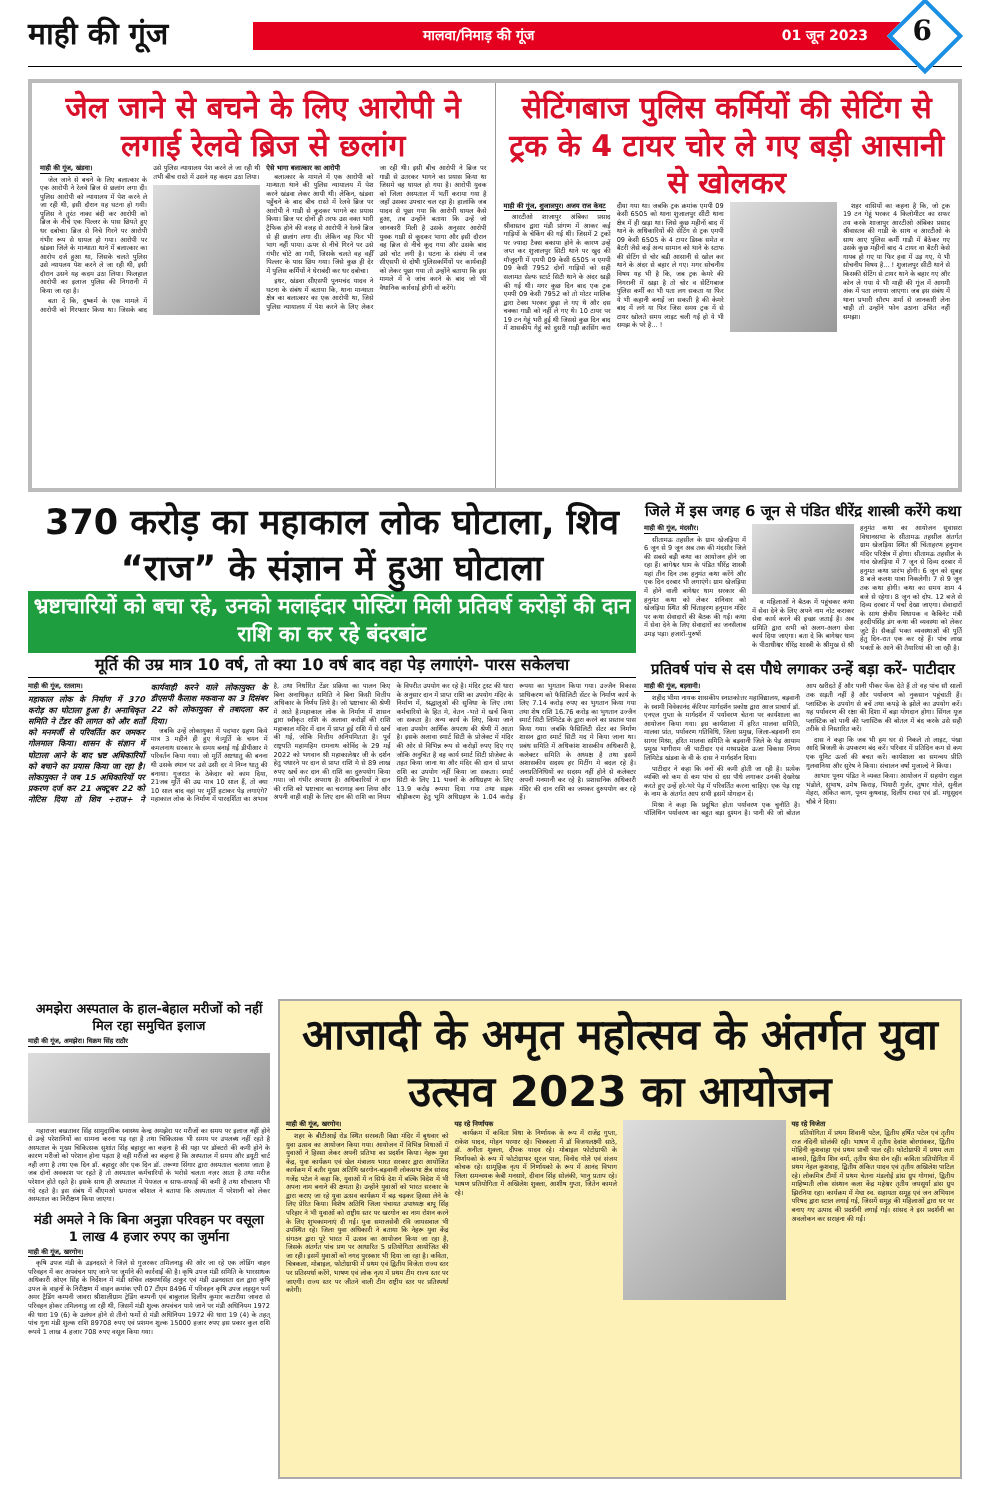माही की गूंज
मालवा/निमाड़ की गूंज 01 जून 2023
6
जेल जाने से बचने के लिए आरोपी ने लगाई रेलवे ब्रिज से छलांग
माही की गूंज, खंडवा।
जेल जाने से बचने के लिए बलात्कार के एक आरोपी ने रेलवे ब्रिज से छलांग लगा दी। पुलिस आरोपी को न्यायालय में पेश करने ले जा रही थी, इसी दौरान यह घटना हो गयी। पुलिस ने तुरंत नाका बंदी कर आरोपी को ब्रिज के नीचे एक पिल्लर के पास छिपते हुए धर दबोचा। ब्रिज से निचे गिरने पर आरोपी गंभीर रूप से घायल हो गया। आरोपी पर खंडवा जिले के मान्धाता थाने में बलात्कार का आरोप दर्ज हुआ था, जिसके चलते पुलिस उसे न्यायलय पेश करने ले जा रही थी, इसी दौरान उसने यह कदम उठा लिया। फिलहाल आरोपी का इलाज पुलिस की निगरानी में किया जा रहा है।
बता दें कि, दुष्कर्म के एक मामले में आरोपी को गिरफ्तार किया था। जिसके बाद उसे पुलिस न्यायालय पेश करने ले जा रही थी तभी बीच रास्ते में उसने यह कदम उठा लिया।
ऐसे भागा बलात्कार का आरोपी
बलात्कार के मामले में एक आरोपी को मान्धाता थाने की पुलिस न्यायालय में पेश करने खंडवा लेकर आयी थी। लेकिन, खंडवा पहुँचने के बाद बीच रास्ते में रेलवे ब्रिज पर आरोपी ने गाडी से कूदकर भागने का प्रयास किया। ब्रिज पर दोनों ही तरफ उस वक्त भारी ट्रैफिक होने की वजह से आरोपी ने रेलवे ब्रिज से ही छलांग लगा दी। लेकिन वह फिर भी भाग नहीं पाया। ऊपर से नीचे गिरने पर उसे गंभीर चोटे आ गयी, जिसके चलते वह वहीँ पिल्लर के पास छिप गया। जिसे कुछ ही देर में पुलिस कर्मियों ने घेराबंदी कर धर दबोचा।
इधर, खंडवा सीएसपी पूनमचंद यादव ने घटना के संबंध में बताया कि, थाना मान्धाता क्षेत्र का बलात्कार का एक आरोपी था, जिसे पुलिस न्यायालय में पेश करने के लिए लेकर जा रही थी। इसी बीच आरोपी ने ब्रिज पर गाडी से उतरकर भागने का प्रयास किया था जिसमे वह घायल हो गया है। आरोपी युवक को जिला अस्पताल में भर्ती कराया गया है जहाँ उसका उपचार चल रहा है। हालांकि जब यादव से पूछा गया कि आरोपी घायल कैसे हुआ, तब उन्होंने बताया कि उन्हें जो जानकारी मिली है उसके अनुसार आरोपी युवक गाडी से कूदकर भागा और इसी दौरान वह ब्रिज से नीचे कूद गया और उसके बाद उसे चोट लगी है। घटना के संबंध में जब सीएसपी से दोषी पुलिसकर्मियों पर कार्यवाही को लेकर पूछा गया तो उन्होंने बताया कि इस मामले में वे जांच करने के बाद जो भी वैधानिक कार्रवाई होगी वो करेंगे।
सेटिंगबाज पुलिस कर्मियों की सेटिंग से ट्रक के 4 टायर चोर ले गए बड़ी आसानी से खोलकर
माही की गूंज, शुजालपुर। अजय राज केवट
आरटीओ शाजापुर अंबिका प्रसाद श्रीवास्तव द्वारा मंडी प्रांगण में आकर कई गाड़ियों के चेकिंग की गई थी। जिसमें 2 ट्रकों पर ज्यादा टैक्स बकाया होने के कारण उन्हें जप्त कर शुजालपुर सिटी थाने पर खुद की मौजूदगी में एमपी 09 केसी 6505 व एमपी 09 केसी 7952 दोनों गाड़ियों को सही सलामत सेल्फ स्टार्ट सिटी थाने के अंदर खड़ी की गई थी। मगर कुछ दिन बाद एक ट्रक एमपी 09 केसी 7952 को तो मोटर मालिक द्वारा टेक्स भरकर छुड़ा ले गए थे और दस चक्का गाडी को नहीं ले गए थे। 10 टायर पर 19 टन गेहूं भरी हुई थी जिससे कुछ दिन बाद में शासकीय गेहूं को दुसरी गाड़ी क्रासिंग करा दीया गया था। जबकि ट्रक क्रमांक एमपी 09 केसी 6505 को थाना शुजालपुर सीटी थाना क्षेत्र में ही खड़ा था। जिसे कुछ महीनों बाद में थाने के अधिकारियों की सेटिंग से ट्रक एमपी 09 केसी 6505 के 4 टायर डिस्क समेत व बैटरी जैसे कई अन्य सामान को थाने के स्टाफ की सेटिंग से चोर बडी आसानी से खोल कर थाने के अंदर से बहार ले गए। मगर सोचनीय विषय यह भी है कि, जब ट्रक केमरे की निगरानी में खड़ा है तो चोर व सेटिंगबाज पुलिस कर्मी का भी पता लग सकता या फिर ये भी कहानी बनाई जा सकती है की केमरे बाद में लगे या फिर जिस समय ट्रक में से टायर खोलते समय लाइट चली गई हो ये भी समझ के परे है... !
शहर वासियों का कहना है कि, जो ट्रक 19 टन गेहूं भरकर 4 किलोमीटर का सफर तय करके शाजापुर आरटीओ अंबिका प्रसाद श्रीवास्तव की गाडी के साथ व आरटीओ के साथ आए पुलिस कर्मी गाडी में बैठेकर गए उसके कुछ महीनों बाद 4 टायर वा बैटरी केसे गायब हो गए या फिर हवा में उड़ गए, ये भी सोचनीय विषय है... ! शुजालपुर सीटी थाने से किसकी सेटिंग से टायर थाने के बहार गए और कोन ले गया ये भी माही की गूंज में आगमी अंक में पता लगाया जाएगा। जब इस संबंध में थाना प्रभारी सौरभ शर्मा से जानकारी लेना चाही तो उन्होंने फोन उठाना उचित नहीं समझा।
370 करोड़ का महाकाल लोक घोटाला, शिव “राज” के संज्ञान में हुआ घोटाला
भ्रष्टाचारियों को बचा रहे, उनको मलाईदार पोस्टिंग मिली प्रतिवर्ष करोड़ों की दान राशि का कर रहे बंदरबांट
मूर्ति की उम्र मात्र 10 वर्ष, तो क्या 10 वर्ष बाद वहा पेड़ लगाएंगे- पारस सकेलचा
माही की गूंज, रतलाम।
महाकाल लोक के निर्माण में 370 करोड़ का घोटाला हुआ है। अनाधिकृत समिति ने टेंडर की लागत को और शर्तों को मनमर्जी से परिवर्तित कर जमकर गोलमाल किया। शासन के संज्ञान में घोटाला आने के बाद भ्रष्ट अधिकारियों को बचाने का प्रयास किया जा रहा है। लोकायुक्त ने जब 15 अधिकारियों पर प्रकरण दर्ज कर 21 अक्टूबर 22 को नोटिस दिया तो शिव ÷राज÷ ने कार्यवाही करने वाले लोकायुक्त के डीएसपी कैलाश मकवाना का 3 दिसंबर 22 को लोकायुक्त से तबादला कर दिया।
जबकि उन्हें लोकायुक्त में पदभार ग्रहण किये मात्र 3 महीने ही हुए थे।मूर्ति के चयन में कमलनाथ सरकार के समय बनाई गई डीपीआर मे परिवर्तन किया गया। जो मूर्ति अष्टधातु की बनना थी उसके स्थान पर उसे उसी दर मे निम्न धातु की बनाया। गुजरात के ठेकेदार को काम दिया, 21जब मूर्ति की उम्र मात्र 10 साल हैं, तो क्या 10 साल बाद वहां पर मूर्ति हटाकर पेड़ लगाएंगे? महाकाल लोक के निर्माण में पारदर्शिता का अभाव है, तथा निर्धारित टेंडर प्रक्रिया का पालन किए बिना अनाधिकृत समिति ने बिना किसी वित्तीय अधिकार के निर्णय लिये है। जो भ्रष्टाचार की श्रेणी मे आते है।महाकाल लोक के निर्माण में शासन द्वारा स्वीकृत राशि के अलावा करोड़ों की राशि महाकाल मंदिर में दान में प्राप्त हुई राशि में से खर्च की गई, जोकि वित्तीय अनियमितता है। पूर्व राष्ट्रपति महामहिम रामनाथ कोविंद के 29 मई 2022 को भगवान श्री महाकालेश्वर जी के दर्शन हेतु पधारने पर दान से प्राप्त राशि मे से 89 लाख रुपए खर्च कर दान की राशि का दुरुपयोग किया गया। जो गंभीर अपराध है। अधिकारियों ने दान की राशि को भ्रष्टाचार का चरागाह बना लिया और अपनी वाही वाही के लिए दान की राशि का नियम के विपरीत उपयोग कर रहे है। मंदिर ट्रस्ट की धारा के अनुसार दान में प्राप्त राशि का उपयोग मंदिर के निर्माण में, श्रद्धालुओं की सुविधा के लिए तथा कर्मचारियो के हित मे, वेतन -भत्ते मे खर्च किया जा सकता है। अन्य कार्य के लिए, किया जाने वाला उपयोग आर्थिक अपराध की श्रेणी में आता है। इसके अलावा स्मार्ट सिटी के प्रोजेक्ट में मंदिर की ओर से विभिन्न रूप से करोड़ों रुपए दिए गए जोकि अनुचित है वह कार्य स्मार्ट सिटी प्रोजेक्ट के तहत किया जाना था और मंदिर की दान से प्राप्त राशि का उपयोग नहीं किया जा सकता। स्मार्ट सिटी के लिए 11 भवनों के अधिग्रहण के लिए 13.9 करोड़ रूपया दिया गया तथा सड़क चौड़ीकरण हेतु भूमि अधिग्रहण के 1.04 करोड़ रूपया का भुगतान किया गया। उज्जैन विकास प्राधिकरण को फैसिलिटी सेंटर के निर्माण कार्य के लिए 7.14 करोड़ रुपए का भुगतान किया गया तथा शेष राशि 16.76 करोड़ का भुगतान उज्जैन स्मार्ट सिटी लिमिटेड के द्वारा करने का प्रस्ताव पास किया गया। जबकि फैसिलिटी सेंटर का निर्माण शासन द्वारा स्मार्ट सिटी मद मे किया जाना था। प्रबंध समिति में अधिकांश शासकीय अधिकारी है, कलेक्टर समिति के अध्यक्ष है तथा इसमें अशासकीय सदस्य हर मिटींग मे बदल रहे है। जनप्रतिनिधियों का सदस्य नहीं होने से कलेक्टर अपनी मनमानी कर रहे है। प्रशासनिक अधिकारी मंदिर की दान राशि का जमकर दुरुपयोग कर रहे हैं।
जिले में इस जगह 6 जून से पंडित धीरेंद्र शास्त्री करेंगे कथा
माही की गूंज, मंदसौर।
सीतामऊ तहसील के ग्राम खेजड़िया में 6 जून से 9 जून अब तक की मंदसौर जिले की सबसे बड़ी कथा का आयोजन होने जा रहा हैं। बागेश्वर धाम के पंडित धीरेंद्र शास्त्री यहां तीन दिन तक हनुमंत कथा करेंगे और एक दिन दरबार भी लगाएंगे। ग्राम खेजड़िया में होने वाली बागेश्वर धाम सरकार की हनुमंत कथा को लेकर शनिवार को खेजड़िया स्थित श्री चिंताहरण हनुमान मंदिर पर कथा सेवादारों की बैठक की गई। कथा में सेवा देने के लिए सेवादारों का जनसैलाब उमड़ पड़ा। हजारों-पुरुषों
व महिलाओं ने बैठक में पहुंचकर कथा में सेवा देने के लिए अपने नाम नोट कराकर सेवा कार्य करने की इच्छा जताई है। अब समिति द्वारा सभी को अलग-अलग सेवा कार्य दिया जाएगा। बता दे कि बागेश्वर धाम के पीठाधीश्वर धीरेंद्र शास्त्री के श्रीमुख से श्री हनुमंत कथा का आयोजन सुवासरा विधानसभा के सीतामऊ तहसील अंतर्गत ग्राम खेजड़िया स्थित श्री चिंताहरण हनुमान मंदिर परिक्षेत्र में होगा। सीतामऊ तहसील के गांव खेजड़िया में 7 जून से दिव्य दरबार में हनुमत कथा प्रारंभ होगी। 6 जून को सुबह 8 बजे कलश यात्रा निकलेगी। 7 से 9 जून तक कथा होगी। कथा का समय शाम 4 बजे से रहेगा। 8 जून को दोप. 12 बजे से दिव्य दरबार में पर्चा देखा जाएगा। सेवादारों के साथ क्षेत्रीय विधायक व कैबिनेट मंत्री हरदीपसिंह डंग कथा की व्यवस्था को लेकर जुटे हैं। सैकड़ों भक्त व्यवस्थाओं की पूर्ति हेतु दिन-रात एक कर रहे हैं। पांच लाख भक्तों के आने की तैयारियां की जा रही है।
प्रतिवर्ष पांच से दस पौधे लगाकर उन्हें बड़ा करें- पाटीदार
माही की गूंज, बड़वानी।
शहीद भीमा नायक शासकीय स्नातकोत्तर महाविद्यालय, बड़वानी के स्वामी विवेकानंद कॅरियर मार्गदर्शन प्रकोष्ठ द्वारा आज प्राचार्य डॉ. एनएल गुप्ता के मार्गदर्शन में पर्यावरण चेतना पर कार्यशाला का आयोजन किया गया। इस कार्यशाला में हरित मालवा समिति, मालवा प्रांत, पर्यावरण गतिविधि, जिला प्रमुख, जिला-बड़वानी राम सागर मिश्रा, हरित मालवा समिति के बड़वानी जिले के पेड़ आयाम प्रमुख भागीराम जी पाटीदार एवं मध्यप्रदेश ऊजा विकास निगम लिमिटेड खंडवा के वी के दास ने मार्गदर्शन दिया।
पाटीदार ने कहा कि वनों की कमी होती जा रही है। प्रत्येक व्यक्ति को कम से कम पांच से दस पौधे लगाकर उनकी देखरेख करते हुए उन्हें हरे-भरे पेड़ में परिवर्तित करना चाहिए। एक पेड़ राष्ट्र के नाम के अंतर्गत आप सभी इसमें योगदान दें।
मिश्रा ने कहा कि प्रदूषित होता पर्यावरण एक चुनौति है। पॉलिथिन पर्यावरण का बहुत बड़ा दुश्मन है। पानी की जो बोतल आप खरीदते हैं और पानी पीकर फेंक देते हैं तो वह पांच सौ सालों तक सड़ती नहीं है और पर्यावरण को नुकसान पहुंचाती हैं। प्लास्टिक के उपयोग से बचें तथा कपड़े के झोले का उपयोग करें। यह पर्यावरण की रक्षा की दिशा में बड़ा योगदान होगा। सिंगल यूज प्लास्टिक को पानी की प्लास्टिक की बोतल में बंद करके उसे सही तरीके से निस्तारित करें।
दास ने कहा कि जब भी हम घर से निकले तो लाइट, पंखा आदि बिजली के उपकरण बंद करें। परिवार में प्रतिदिन कम से कम एक यूनिट ऊर्जा की बचत करें। कार्यशाला का समन्वय प्रीति गुलवानिया और सुरेष ने किया। संचालन वर्षा मुजाल्दे ने किया।
आभार पूनम पंडित ने व्यक्त किया। आयोजन में सहयोग राहुल भंडोले, सुभाष, उमेष किराड़, भियारी गुर्जर, तुषार गोले, सुनील मेहरा, अंकित काग, पूनम कुषवाह, दिलीप रावत एवं डॉ. मधुसूदन चौबे ने दिया।
अमझेरा अस्पताल के हाल-बेहाल मरीजों को नहीं मिल रहा समुचित इलाज
माही की गूंज, अमझेरा। विक्रम सिंह राठौर
महाराजा बखतावर सिंह सामुदायिक स्वास्थ्य केन्द्र अमझेरा पर मरीजों का समय पर इलाज नहीं होने से उन्हे परेशानियों का सामना करना पड़ रहा है तथा चिकित्सक भी समय पर उपलब्ध नहीं रहते है अस्पताल के मुख्य चिकित्सक सुशांत सिंह बहादुर का कहना है की यहा पर डॉक्टरो की कमी होने के कारण मरीजो को परेशान होना पड़ता है वही मरीजो का कहना है कि अस्पताल में समय और डयूटी चार्ट नही लगा है तथा एक दिन डॉ. बहादुर और एक दिन डॉ. तरूणा सिंगार द्वारा अस्पताल चलाया जाता है जब दोनों अवकाश पर रहते है तो अस्पताल कर्मचारियों के भरोसे चलता नज़र आता है तथा मरीज परेशान होते रहते है। इसके साथ ही अस्पताल में पेयजल व साफ-सफाई की कमी है तथा शौचालय भी गंदे रहते है। इस संबंध में बीएमओ भ्रमराज कौशल ने बताया कि अस्पताल में परेशानी को लेकर अस्पताल का निरीक्षण किया जाएगा।
मंडी अमले ने कि बिना अनुज्ञा परिवहन पर वसूला 1 लाख 4 हजार रुपए का जुर्माना
माही की गूंज, खरगोन।
कृषि उपज मंडी के उड़नदस्ते ने जिले से गुजरकर तमिलनाडु की ओर जा रहे एक लोडिंग वाहन परिवहन में कर अपवंचन पाए जाने पर जुर्माने की कार्रवाई की है। कृषि उपज मंडी समिति के भारसाधक अधिकारी ओएन सिंह के निर्देशन में मंडी सचिव लक्ष्मणसिंह ठाकुर एवं मंडी उडनदस्ता दल द्वारा कृषि उपज के वाहनों के निरीक्षण में वाहन क्रमांक एपी 07 टीएम 8496 में परिवहन कृषि उपज लहसुन फर्म अमर ट्रैडिंग कम्पनी जावरा श्रीशालीग्राम ट्रेडिंग कम्पनी एवं बाबुलाल दिलीप कुमार कटारीया जावरा से परिवहन होकर तमिलनाडु जा रही थी, जिसमें मंडी शुल्क अपवंचन पाये जाने पर मंडी अधिनियम 1972 की धारा 19 (6) के उलंघन होने से तीनो फर्मो से मंडी अधिनियम 1972 की धारा 19 (4) के तहत् पांच गुना मंडी शुल्क राशि 89708 रुपए एवं प्रशमन शुल्क 15000 हजार रुपए इस प्रकार कुल राशि रूपये 1 लाख 4 हजार 708 रुपए वसूल किया गया।
आजादी के अमृत महोत्सव के अंतर्गत युवा उत्सव 2023 का आयोजन
माही की गूंज, खरगोन।
शहर के बीटीआई रोड स्थित सरस्वती विद्या मंदिर में बुधवार को युवा उत्सव का आयोजन किया गया। आयोजन में विभिन्न विधाओं में युवाओं ने हिस्सा लेकर अपनी प्रतिभा का प्रदर्शन किया। नेहरू युवा केंद्र, युवा कार्यक्रम एवं खेल मंत्रालय भारत सरकार द्वारा आयोजित कार्यक्रम में बतौर मुख्य अतिथि खरगोन-बड़वानी लोकसभा क्षेत्र सांसद गजेंद्र पटेल ने कहा कि, युवाओं में न सिर्फ देश में बल्कि विदेश में भी अपना नाम बनाने की क्षमता है। उन्होंने युवाओं को भारत सरकार के द्वारा कराए जा रहे युवा उत्सव कार्यक्रम में बढ़ चढ़कर हिस्सा लेने के लिए प्रेरित किया। विशेष अतिथि जिला पंचायत उपाध्यक्ष बापू सिंह परिहार ने भी युवाओं को राष्ट्रीय स्तर पर खरगोन का नाम रोशन करने के लिए शुभकामनाएं दी गई। युवा समाजसेवी रवि जायसवाल भी उपस्थित रहे। जिला युवा अधिकारी ने बताया कि नेहरू युवा केंद्र संगठन द्वारा पूरे भारत में उत्सव का आयोजन किया जा रहा है, जिसके अंतर्गत पांच प्रण पर आधारित 5 प्रतियोगिता आयोजित की जा रही। इसमें युवाओं को नगद पुरस्कार भी दिया जा रहा है। कविता, चित्रकला, मोबाइल, फोटोग्राफी में प्रथम एवं द्वितीय विजेता राज्य स्तर पर प्रतिस्पर्धा करेंगे, भाषण एवं लोक नृत्य में प्रथम टीम राज्य स्तर पर जाएगी। राज्य स्तर पर जीतने वाली टीम राष्ट्रीय स्तर पर प्रतिस्पर्धा करेगी।
यह रहे निर्णायक
कार्यक्रम में कविता विधा के निर्णायक के रूप में राजेंद्र गुप्ता, राकेश यादव, मोहन परमार रहे। चित्रकला में डॉ विजयलक्ष्मी साठे, डॉ. अनीता शुक्ला, दीपक यादव रहे। मोबाइल फोटोग्राफी के निर्णायको के रूप में फोटोग्राफर सूरज पाल, विनोद गोले एवं संजय कोचक रहे। सामूहिक नृत्य में निर्णायको के रूप में आनंद विभाग जिला समन्वयक केबी मनसारे, दीवान सिंह सोलंकी, भानु प्रताप रहे। भाषण प्रतियोगिता में अखिलेश शुक्ला, आशीष गुप्ता, जितेन कामले रहे।
यह रहे विजेता
प्रतियोगिता में प्रथम शिवानी पटेल, द्वितीय हर्षित पटेल एवं तृतीय राज नंदिनी सोलंकी रही। भाषण में तृतीय देवांश बोरगांवकर, द्वितीय मोहिनी कुशवाहा एवं प्रथम प्राची पाल रही। फोटोग्राफी में प्रथम लता कानसे, द्वितीय शिव वर्मा, तृतीय श्रेया सेन रही। कविता प्रतियोगिता में प्रथम नेहल कुशवाह, द्वितीय अंकित यादव एवं तृतीय अखिलेश पाटिल रहे। लोकमित्र टीमों में प्रथम चेतना मंडलोई डांस ग्रुप गोगावां, द्वितीय माहिष्मती लोक संस्थान कला केंद्र महेश्वर तृतीय जयसूर्या डांस ग्रुप झिरनिया रहा। कार्यक्रम में मेघा स्व. सहायता समूह एवं जन अभियान परिषद द्वारा स्टाल लगाई गई, जिसमें समूह की महिलाओं द्वारा घर पर बनाए गए उत्पाद की प्रदर्शनी लगाई गई। सांसद ने इस प्रदर्शनी का अवलोकन कर सराहना की गई।